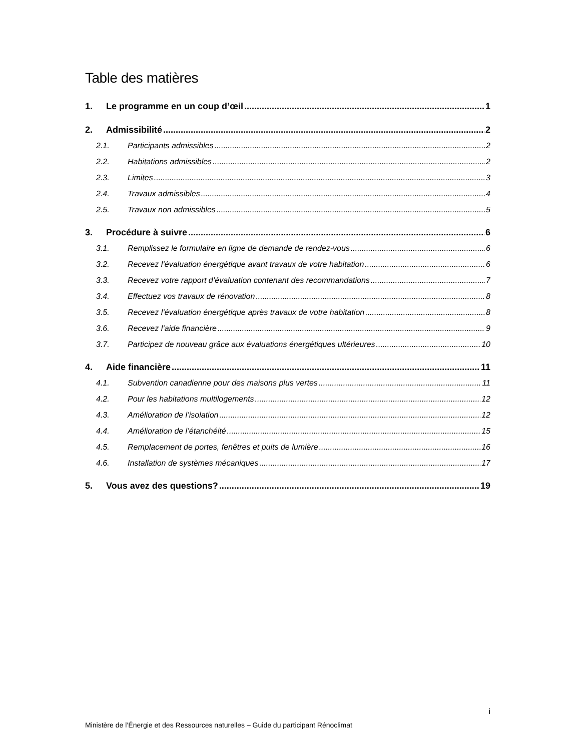Table des matières
1. Le programme en un coup d’œil 1
2. Admissibilité 2
2.1. Participants admissibles 2
2.2. Habitations admissibles 2
2.3. Limites 3
2.4. Travaux admissibles 4
2.5. Travaux non admissibles 5
3. Procédure à suivre 6
3.1. Remplissez le formulaire en ligne de demande de rendez-vous 6
3.2. Recevez l’évaluation énergétique avant travaux de votre habitation 6
3.3. Recevez votre rapport d’évaluation contenant des recommandations 7
3.4. Effectuez vos travaux de rénovation 8
3.5. Recevez l’évaluation énergétique après travaux de votre habitation 8
3.6. Recevez l’aide financière 9
3.7. Participez de nouveau grâce aux évaluations énergétiques ultérieures 10
4. Aide financière 11
4.1. Subvention canadienne pour des maisons plus vertes 11
4.2. Pour les habitations multilogements 12
4.3. Amélioration de l’isolation 12
4.4. Amélioration de l’étanchéité 15
4.5. Remplacement de portes, fenêtres et puits de lumière 16
4.6. Installation de systèmes mécaniques 17
5. Vous avez des questions? 19
i
Ministère de l’Énergie et des Ressources naturelles – Guide du participant Rénoclimat